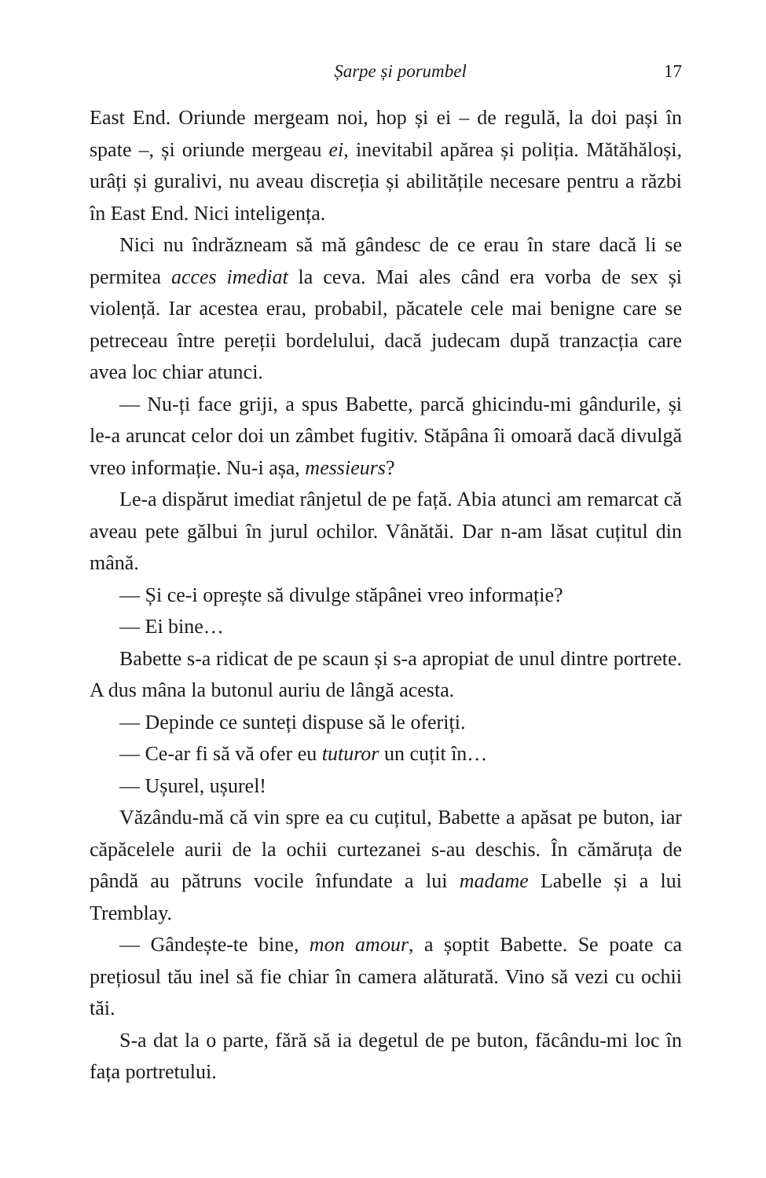Șarpe și porumbel 17
East End. Oriunde mergeam noi, hop și ei – de regulă, la doi pași în spate –, și oriunde mergeau ei, inevitabil apărea și poliția. Mătăhăloși, urâți și guralivi, nu aveau discreția și abilitățile necesare pentru a răzbi în East End. Nici inteligența.
Nici nu îndrăzneam să mă gândesc de ce erau în stare dacă li se permitea acces imediat la ceva. Mai ales când era vorba de sex și violență. Iar acestea erau, probabil, păcatele cele mai benigne care se petreceau între pereții bordelului, dacă judecam după tranzacția care avea loc chiar atunci.
— Nu-ți face griji, a spus Babette, parcă ghicindu-mi gândurile, și le-a aruncat celor doi un zâmbet fugitiv. Stăpâna îi omoară dacă divulgă vreo informație. Nu-i așa, messieurs?
Le-a dispărut imediat rânjetul de pe față. Abia atunci am remarcat că aveau pete gălbui în jurul ochilor. Vânătăi. Dar n-am lăsat cuțitul din mână.
— Și ce-i oprește să divulge stăpânei vreo informație?
— Ei bine…
Babette s-a ridicat de pe scaun și s-a apropiat de unul dintre portrete. A dus mâna la butonul auriu de lângă acesta.
— Depinde ce sunteți dispuse să le oferiți.
— Ce-ar fi să vă ofer eu tuturor un cuțit în…
— Ușurel, ușurel!
Văzându-mă că vin spre ea cu cuțitul, Babette a apăsat pe buton, iar căpăcelele aurii de la ochii curtezanei s-au deschis. În cămăruța de pândă au pătruns vocile înfundate a lui madame Labelle și a lui Tremblay.
— Gândește-te bine, mon amour, a șoptit Babette. Se poate ca prețiosul tău inel să fie chiar în camera alăturată. Vino să vezi cu ochii tăi.
S-a dat la o parte, fără să ia degetul de pe buton, făcându-mi loc în fața portretului.